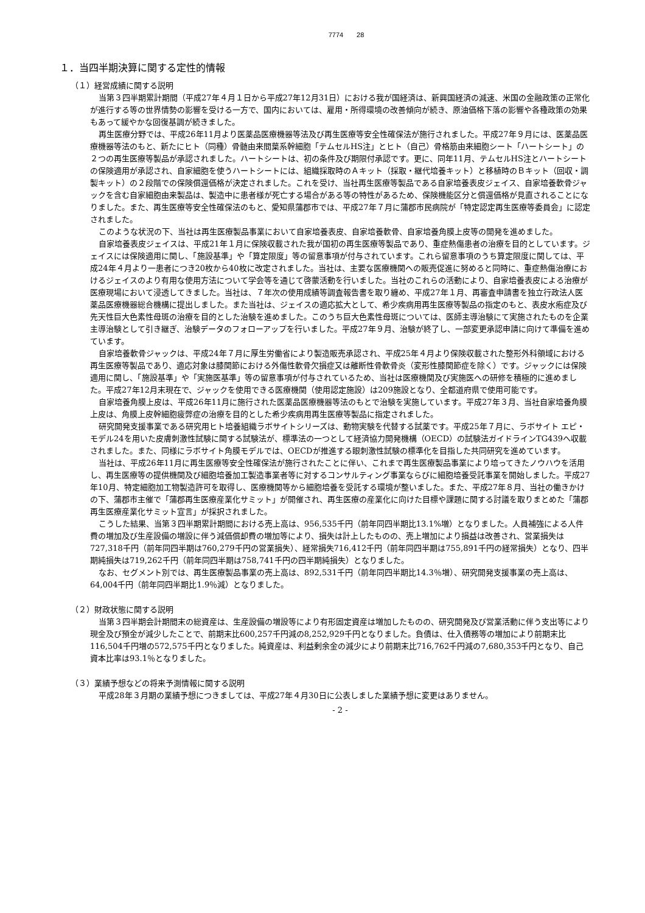7774　　28
１．当四半期決算に関する定性的情報
（１）経営成績に関する説明
当第３四半期累計期間（平成27年４月１日から平成27年12月31日）における我が国経済は、新興国経済の減速、米国の金融政策の正常化が進行する等の世界情勢の影響を受ける一方で、国内においては、雇用・所得環境の改善傾向が続き、原油価格下落の影響や各種政策の効果もあって緩やかな回復基調が続きました。
再生医療分野では、平成26年11月より医薬品医療機器等法及び再生医療等安全性確保法が施行されました。平成27年９月には、医薬品医療機器等法のもと、新たにヒト（同種）骨髄由来間葉系幹細胞「テムセルHS注」とヒト（自己）骨格筋由来細胞シート「ハートシート」の２つの再生医療等製品が承認されました。ハートシートは、初の条件及び期限付承認です。更に、同年11月、テムセルHS注とハートシートの保険適用が承認され、自家細胞を使うハートシートには、組織採取時のＡキット（採取・継代培養キット）と移植時のＢキット（回収・調製キット）の２段階での保険償還価格が決定されました。これを受け、当社再生医療等製品である自家培養表皮ジェイス、自家培養軟骨ジャックを含む自家細胞由来製品は、製造中に患者様が死亡する場合がある等の特性があるため、保険機能区分と償還価格が見直されることになりました。また、再生医療等安全性確保法のもと、愛知県蒲郡市では、平成27年７月に蒲郡市民病院が「特定認定再生医療等委員会」に認定されました。
このような状況の下、当社は再生医療製品事業において自家培養表皮、自家培養軟骨、自家培養角膜上皮等の開発を進めました。
自家培養表皮ジェイスは、平成21年１月に保険収載された我が国初の再生医療等製品であり、重症熱傷患者の治療を目的としています。ジェイスには保険適用に関し、「施設基準」や「算定限度」等の留意事項が付与されています。これら留意事項のうち算定限度に関しては、平成24年４月より一患者につき20枚から40枚に改定されました。当社は、主要な医療機関への販売促進に努めると同時に、重症熱傷治療におけるジェイスのより有用な使用方法について学会等を通じて啓蒙活動を行いました。当社のこれらの活動により、自家培養表皮による治療が医療現場において浸透してきました。当社は、７年次の使用成績等調査報告書を取り纏め、平成27年１月、再審査申請書を独立行政法人医薬品医療機器総合機構に提出しました。また当社は、ジェイスの適応拡大として、希少疾病用再生医療等製品の指定のもと、表皮水疱症及び先天性巨大色素性母斑の治療を目的とした治験を進めました。このうち巨大色素性母斑については、医師主導治験にて実施されたものを企業主導治験として引き継ぎ、治験データのフォローアップを行いました。平成27年９月、治験が終了し、一部変更承認申請に向けて準備を進めています。
自家培養軟骨ジャックは、平成24年７月に厚生労働省により製造販売承認され、平成25年４月より保険収載された整形外科領域における再生医療等製品であり、適応対象は膝関節における外傷性軟骨欠損症又は離断性骨軟骨炎（変形性膝関節症を除く）です。ジャックには保険適用に関し、「施設基準」や「実施医基準」等の留意事項が付与されているため、当社は医療機関及び実施医への研修を積極的に進めました。平成27年12月末現在で、ジャックを使用できる医療機関（使用認定施設）は209施設となり、全都道府県で使用可能です。
自家培養角膜上皮は、平成26年11月に施行された医薬品医療機器等法のもとで治験を実施しています。平成27年３月、当社自家培養角膜上皮は、角膜上皮幹細胞疲弊症の治療を目的とした希少疾病用再生医療等製品に指定されました。
研究開発支援事業である研究用ヒト培養組織ラボサイトシリーズは、動物実験を代替する試薬です。平成25年７月に、ラボサイト エピ・モデル24を用いた皮膚刺激性試験に関する試験法が、標準法の一つとして経済協力開発機構（OECD）の試験法ガイドラインTG439へ収載されました。また、同様にラボサイト角膜モデルでは、OECDが推進する眼刺激性試験の標準化を目指した共同研究を進めています。
当社は、平成26年11月に再生医療等安全性確保法が施行されたことに伴い、これまで再生医療製品事業により培ってきたノウハウを活用し、再生医療等の提供機関及び細胞培養加工製造事業者等に対するコンサルティング事業ならびに細胞培養受託事業を開始しました。平成27年10月、特定細胞加工物製造許可を取得し、医療機関等から細胞培養を受託する環境が整いました。また、平成27年８月、当社の働きかけの下、蒲郡市主催で「蒲郡再生医療産業化サミット」が開催され、再生医療の産業化に向けた目標や課題に関する討議を取りまとめた「蒲郡再生医療産業化サミット宣言」が採択されました。
こうした結果、当第３四半期累計期間における売上高は、956,535千円（前年同四半期比13.1%増）となりました。人員補強による人件費の増加及び生産設備の増設に伴う減価償却費の増加等により、損失は計上したものの、売上増加により損益は改善され、営業損失は727,318千円（前年同四半期は760,279千円の営業損失）、経常損失716,412千円（前年同四半期は755,891千円の経常損失）となり、四半期純損失は719,262千円（前年同四半期は758,741千円の四半期純損失）となりました。
なお、セグメント別では、再生医療製品事業の売上高は、892,531千円（前年同四半期比14.3％増）、研究開発支援事業の売上高は、64,004千円（前年同四半期比1.9％減）となりました。
（２）財政状態に関する説明
当第３四半期会計期間末の総資産は、生産設備の増設等により有形固定資産は増加したものの、研究開発及び営業活動に伴う支出等により現金及び預金が減少したことで、前期末比600,257千円減の8,252,929千円となりました。負債は、仕入債務等の増加により前期末比116,504千円増の572,575千円となりました。純資産は、利益剰余金の減少により前期末比716,762千円減の7,680,353千円となり、自己資本比率は93.1％となりました。
（３）業績予想などの将来予測情報に関する説明
平成28年３月期の業績予想につきましては、平成27年４月30日に公表しました業績予想に変更はありません。
- 2 -